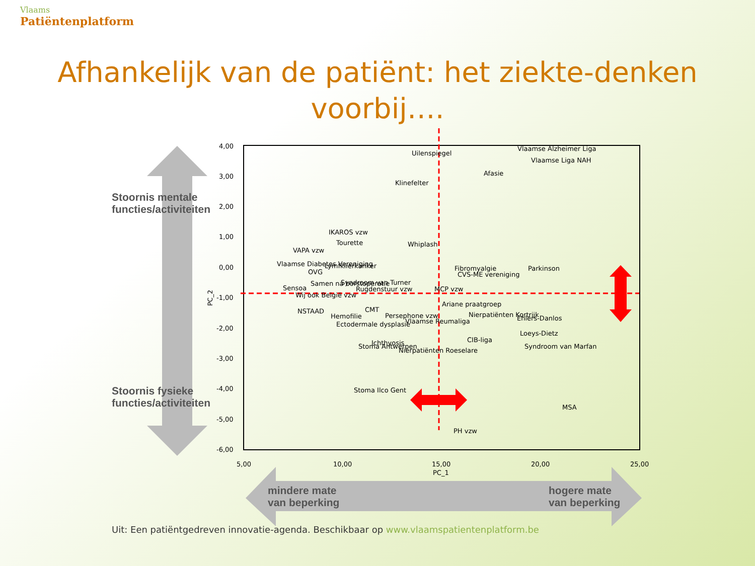Vlaams
Patiëntenplatform
Afhankelijk van de patiënt: het ziekte-denken
voorbij….
4,00
3,00
2,00
1,00
0,00
-1,00
-2,00
-3,00
-4,00
-5,00
-6,00
5,00
10,00
15,00
20,00
25,00
PC_1
PC_2
Uilenspiegel
Vlaamse Alzheimer Liga
Vlaamse Liga NAH
Afasie
Klinefelter
IKAROS vzw
Tourette
VAPA vzw
Whiplash
Vlaamse Diabetes Vereniging
Lymfklierkanker
OVG
Fibromyalgie
Parkinson
CVS-ME vereniging
Samen na borstoperatie
Syndroom van Turner
Sensoa
Rugdenstuur vzw
MCP vzw
Wij ook België vzw
Ariane praatgroep
NSTAAD
CMT
Hemofilie
Persephone vzw
Nierpatiënten Kortrijk
Ehlers-Danlos
Ectodermale dysplasie
Vlaamse Reumaliga
Loeys-Dietz
CIB-liga
Stoma Antwerpen
Ichthyosis
Nierpatiënten Roeselare
Syndroom van Marfan
Stoma Ilco Gent
MSA
PH vzw
Stoornis mentale
functies/activiteiten
Stoornis fysieke
functies/activiteiten
mindere mate
van beperking
hogere mate
van beperking
Uit: Een patiëntgedreven innovatie-agenda. Beschikbaar op www.vlaamspatientenplatform.be